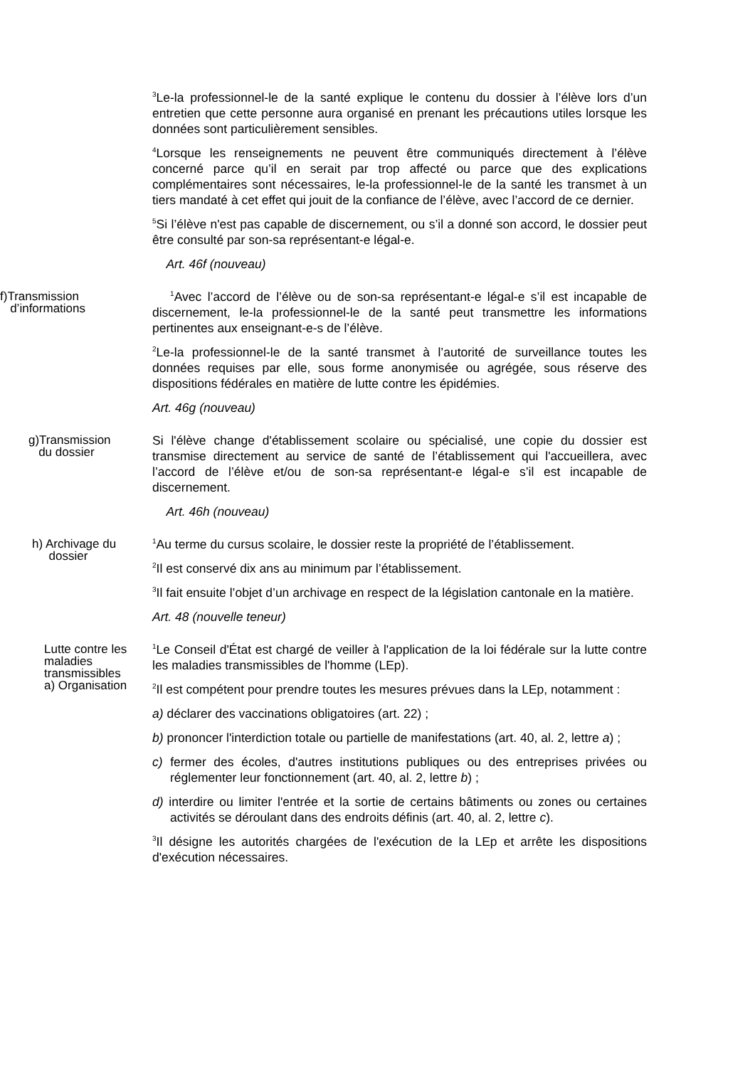<sup>3</sup> Le-la professionnel-le de la santé explique le contenu du dossier à l’élève lors d’un entretien que cette personne aura organisé en prenant les précautions utiles lorsque les données sont particulièrement sensibles.
<sup>4</sup> Lorsque les renseignements ne peuvent être communiqués directement à l’élève concerné parce qu’il en serait par trop affecté ou parce que des explications complémentaires sont nécessaires, le-la professionnel-le de la santé les transmet à un tiers mandaté à cet effet qui jouit de la confiance de l’élève, avec l’accord de ce dernier.
<sup>5</sup> Si l’élève n'est pas capable de discernement, ou s’il a donné son accord, le dossier peut être consulté par son-sa représentant-e légal-e.
Art. 46f (nouveau)
f)Transmission
d’informations
<sup>1</sup> Avec l’accord de l’élève ou de son-sa représentant-e légal-e s’il est incapable de discernement, le-la professionnel-le de la santé peut transmettre les informations pertinentes aux enseignant-e-s de l’élève.
<sup>2</sup> Le-la professionnel-le de la santé transmet à l’autorité de surveillance toutes les données requises par elle, sous forme anonymisée ou agrégée, sous réserve des dispositions fédérales en matière de lutte contre les épidémies.
Art. 46g (nouveau)
g)Transmission
du dossier
Si l'élève change d'établissement scolaire ou spécialisé, une copie du dossier est transmise directement au service de santé de l’établissement qui l'accueillera, avec l’accord de l’élève et/ou de son-sa représentant-e légal-e s’il est incapable de discernement.
Art. 46h (nouveau)
h) Archivage du
dossier
<sup>1</sup> Au terme du cursus scolaire, le dossier reste la propriété de l’établissement.
<sup>2</sup> Il est conservé dix ans au minimum par l’établissement.
<sup>3</sup> Il fait ensuite l’objet d’un archivage en respect de la législation cantonale en la matière.
Art. 48 (nouvelle teneur)
Lutte contre les maladies transmissibles
a) Organisation
<sup>1</sup> Le Conseil d'État est chargé de veiller à l'application de la loi fédérale sur la lutte contre les maladies transmissibles de l'homme (LEp).
<sup>2</sup> Il est compétent pour prendre toutes les mesures prévues dans la LEp, notamment :
a) déclarer des vaccinations obligatoires (art. 22) ;
b) prononcer l'interdiction totale ou partielle de manifestations (art. 40, al. 2, lettre a) ;
c) fermer des écoles, d'autres institutions publiques ou des entreprises privées ou réglementer leur fonctionnement (art. 40, al. 2, lettre b) ;
d) interdire ou limiter l'entrée et la sortie de certains bâtiments ou zones ou certaines activités se déroulant dans des endroits définis (art. 40, al. 2, lettre c).
<sup>3</sup> Il désigne les autorités chargées de l'exécution de la LEp et arrête les dispositions d'exécution nécessaires.